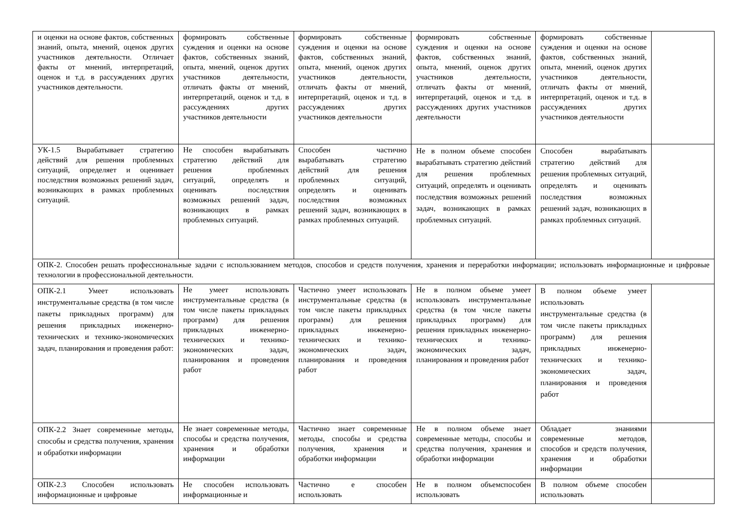| и оценки на основе фактов, собственных знаний, опыта, мнений, оценок других участников деятельности. Отличает факты от мнений, интерпретаций, оценок и т.д. в рассуждениях других участников деятельности. | формировать собственные суждения и оценки на основе фактов, собственных знаний, опыта, мнений, оценок других участников деятельности, отличать факты от мнений, интерпретаций, оценок и т.д. в рассуждениях других участников деятельности | формировать собственные суждения и оценки на основе фактов, собственных знаний, опыта, мнений, оценок других участников деятельности, отличать факты от мнений, интерпретаций, оценок и т.д. в рассуждениях других участников деятельности | формировать собственные суждения и оценки на основе фактов, собственных знаний, опыта, мнений, оценок других участников деятельности, отличать факты от мнений, интерпретаций, оценок и т.д. в рассуждениях других участников деятельности | формировать собственные суждения и оценки на основе фактов, собственных знаний, опыта, мнений, оценок других участников деятельности, отличать факты от мнений, интерпретаций, оценок и т.д. в рассуждениях других участников деятельности | |
| УК-1.5 Вырабатывает стратегию действий для решения проблемных ситуаций, определяет и оценивает последствия возможных решений задач, возникающих в рамках проблемных ситуаций. | Не способен вырабатывать стратегию действий для решения проблемных ситуаций, определять и оценивать последствия возможных решений задач, возникающих в рамках проблемных ситуаций. | Способен частично вырабатывать стратегию действий для решения проблемных ситуаций, определять и оценивать последствия возможных решений задач, возникающих в рамках проблемных ситуаций. | Не в полном объеме способен вырабатывать стратегию действий для решения проблемных ситуаций, определять и оценивать последствия возможных решений задач, возникающих в рамках проблемных ситуаций. | Способен вырабатывать стратегию действий для решения проблемных ситуаций, определять и оценивать последствия возможных решений задач, возникающих в рамках проблемных ситуаций. | |
| ОПК-2. Способен решать профессиональные задачи с использованием методов, способов и средств получения, хранения и переработки информации; использовать информационные и цифровые технологии в профессиональной деятельности. | | | | | |
| ОПК-2.1 Умеет использовать инструментальные средства (в том числе пакеты прикладных программ) для решения прикладных инженерно-технических и технико-экономических задач, планирования и проведения работ: | Не умеет использовать инструментальные средства (в том числе пакеты прикладных программ) для решения прикладных инженерно-технических и технико-экономических задач, планирования и проведения работ | Частично умеет использовать инструментальные средства (в том числе пакеты прикладных программ) для решения прикладных инженерно-технических и технико-экономических задач, планирования и проведения работ | Не в полном объеме умеет использовать инструментальные средства (в том числе пакеты прикладных программ) для решения прикладных инженерно-технических и технико-экономических задач, планирования и проведения работ | В полном объеме умеет использовать инструментальные средства (в том числе пакеты прикладных программ) для решения прикладных инженерно-технических и технико-экономических задач, планирования и проведения работ | |
| ОПК-2.2 Знает современные методы, способы и средства получения, хранения и обработки информации | Не знает современные методы, способы и средства получения, хранения и обработки информации | Частично знает современные методы, способы и средства получения, хранения и обработки информации | Не в полном объеме знает современные методы, способы и средства получения, хранения и обработки информации | Обладает знаниями современные методов, способов и средств получения, хранения и обработки информации | |
| ОПК-2.3 Способен использовать информационные и цифровые | Не способен использовать информационные и | Частично е способен использовать | Не в полном объемспособен использовать | В полном объеме способен использовать | |